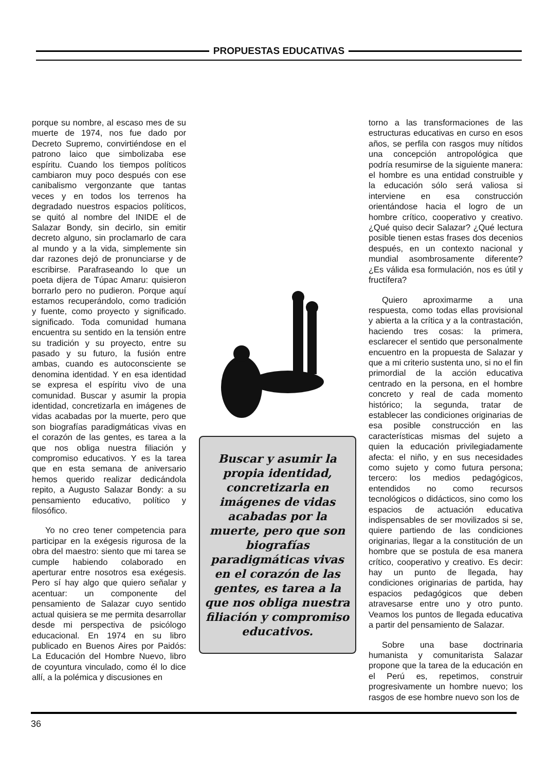PROPUESTAS EDUCATIVAS
porque su nombre, al escaso mes de su muerte de 1974, nos fue dado por Decreto Supremo, convirtiéndose en el patrono laico que simbolizaba ese espíritu. Cuando los tiempos políticos cambiaron muy poco después con ese canibalismo vergonzante que tantas veces y en todos los terrenos ha degradado nuestros espacios políticos, se quitó al nombre del INIDE el de Salazar Bondy, sin decirlo, sin emitir decreto alguno, sin proclamarlo de cara al mundo y a la vida, simplemente sin dar razones dejó de pronunciarse y de escribirse. Parafraseando lo que un poeta dijera de Túpac Amaru: quisieron borrarlo pero no pudieron. Porque aquí estamos recuperándolo, como tradición y fuente, como proyecto y significado. significado. Toda comunidad humana encuentra su sentido en la tensión entre su tradición y su proyecto, entre su pasado y su futuro, la fusión entre ambas, cuando es autoconsciente se denomina identidad. Y en esa identidad se expresa el espíritu vivo de una comunidad. Buscar y asumir la propia identidad, concretizarla en imágenes de vidas acabadas por la muerte, pero que son biografías paradigmáticas vivas en el corazón de las gentes, es tarea a la que nos obliga nuestra filiación y compromiso educativos. Y es la tarea que en esta semana de aniversario hemos querido realizar dedicándola repito, a Augusto Salazar Bondy: a su pensamiento educativo, político y filosófico.
Yo no creo tener competencia para participar en la exégesis rigurosa de la obra del maestro: siento que mi tarea se cumple habiendo colaborado en aperturar entre nosotros esa exégesis. Pero sí hay algo que quiero señalar y acentuar: un componente del pensamiento de Salazar cuyo sentido actual quisiera se me permita desarrollar desde mi perspectiva de psicólogo educacional. En 1974 en su libro publicado en Buenos Aires por Paidós: La Educación del Hombre Nuevo, libro de coyuntura vinculado, como él lo dice allí, a la polémica y discusiones en
Buscar y asumir la propia identidad, concretizarla en imágenes de vidas acabadas por la muerte, pero que son biografías paradigmáticas vivas en el corazón de las gentes, es tarea a la que nos obliga nuestra filiación y compromiso educativos.
torno a las transformaciones de las estructuras educativas en curso en esos años, se perfila con rasgos muy nítidos una concepción antropológica que podría resumirse de la siguiente manera: el hombre es una entidad construible y la educación sólo será valiosa si interviene en esa construcción orientándose hacia el logro de un hombre crítico, cooperativo y creativo. ¿Qué quiso decir Salazar? ¿Qué lectura posible tienen estas frases dos decenios después, en un contexto nacional y mundial asombrosamente diferente? ¿Es válida esa formulación, nos es útil y fructífera?
Quiero aproximarme a una respuesta, como todas ellas provisional y abierta a la crítica y a la contrastación, haciendo tres cosas: la primera, esclarecer el sentido que personalmente encuentro en la propuesta de Salazar y que a mi criterio sustenta uno, si no el fin primordial de la acción educativa centrado en la persona, en el hombre concreto y real de cada momento histórico; la segunda, tratar de establecer las condiciones originarias de esa posible construcción en las características mismas del sujeto a quien la educación privilegiadamente afecta: el niño, y en sus necesidades como sujeto y como futura persona; tercero: los medios pedagógicos, entendidos no como recursos tecnológicos o didácticos, sino como los espacios de actuación educativa indispensables de ser movilizados si se, quiere partiendo de las condiciones originarias, llegar a la constitución de un hombre que se postula de esa manera crítico, cooperativo y creativo. Es decir: hay un punto de llegada, hay condiciones originarias de partida, hay espacios pedagógicos que deben atravesarse entre uno y otro punto. Veamos los puntos de llegada educativa a partir del pensamiento de Salazar.
Sobre una base doctrinaria humanista y comunitarista Salazar propone que la tarea de la educación en el Perú es, repetimos, construir progresivamente un hombre nuevo; los rasgos de ese hombre nuevo son los de
36